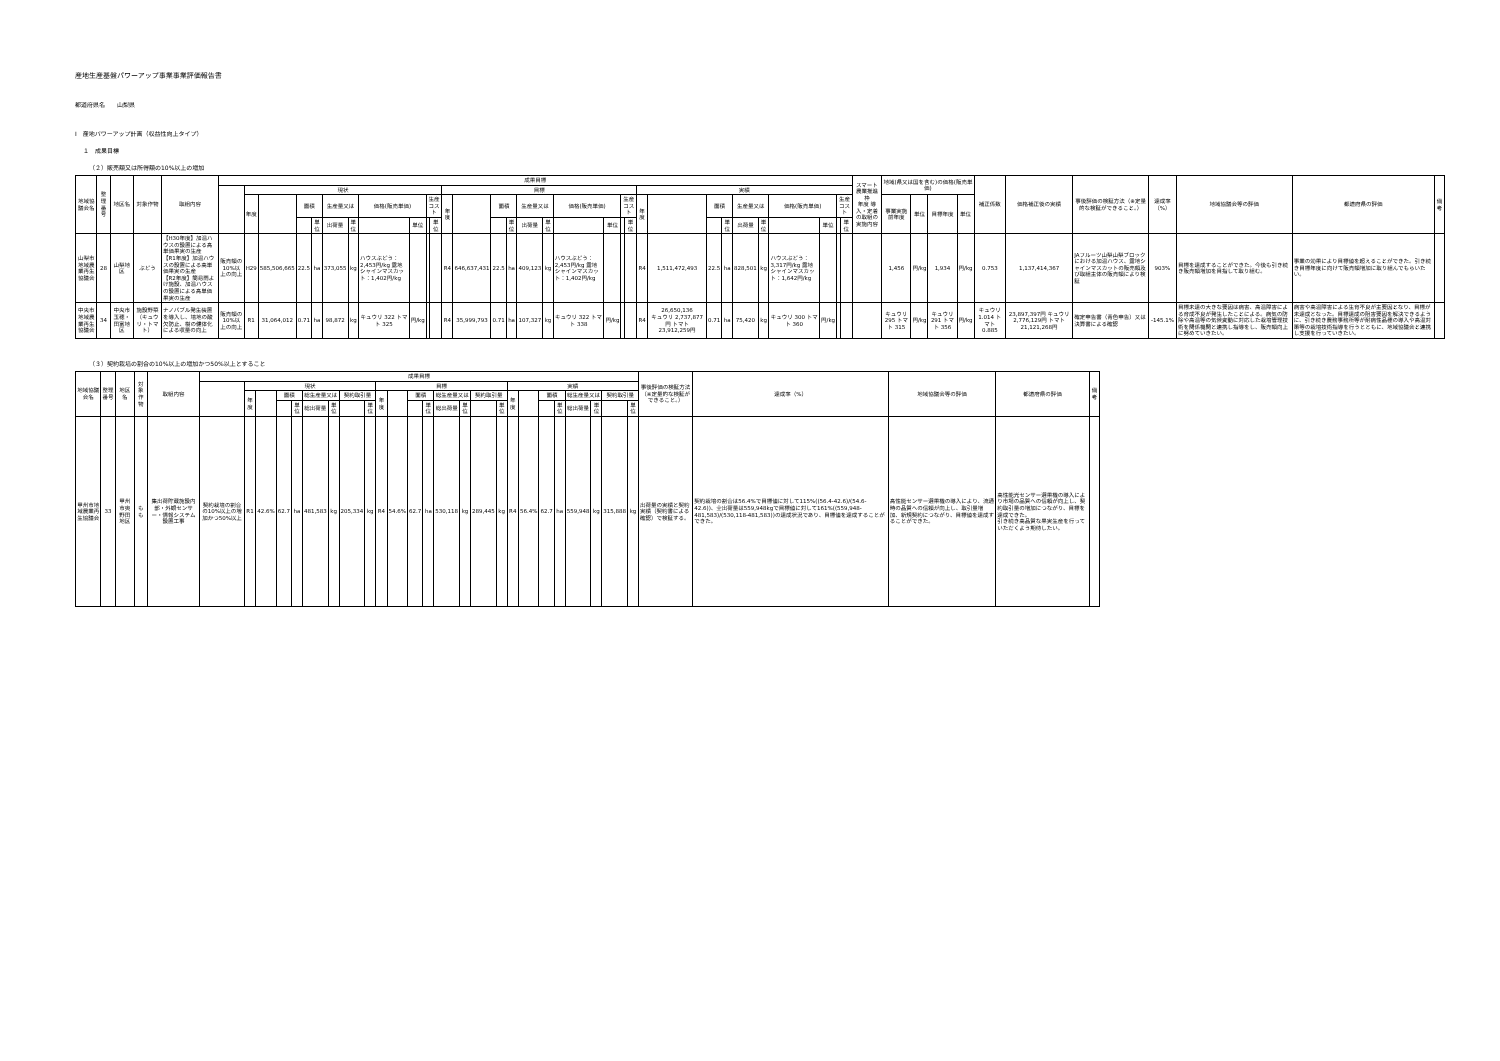産地生産基盤パワーアップ事業事業評価報告書
都道府県名　　山梨県
Ⅰ　産地パワーアップ計画（収益性向上タイプ）
１　成果目標
（２）販売額又は所得額の10%以上の増加
| 地域協議会名 | 整理番号 | 地区名 | 対象作物 | 取組内容 | 成果目標 | | | | | | | | | | | | | | | | | | | | | | | | | | | | | | | スマート農業推進枠 年度 導入・定着の取組の実施内容 | 地域(県又は国を含む)の価格(販売単価) | | | | 補正係数 | 価格補正後の実績 | 事後評価の検証方法（※定量的な検証ができること。） | 達成率（%） | 地域協議会等の評価 | 都道府県の評価 | 備考 |
| --- | --- | --- | --- | --- | --- | --- | --- | --- | --- | --- | --- | --- | --- | --- | --- | --- | --- | --- | --- | --- | --- | --- | --- | --- | --- | --- | --- | --- | --- | --- | --- | --- | --- | --- | --- | --- | --- | --- | --- | --- | --- | --- | --- | --- | --- | --- | --- |
| | | | | | | 現状 | | | | | | | | | | 目標 | | | | | | | | | | 実績 | | | | | | | | | | | | | | | | | | | | | |
| | | | | | | 年度 | | 面積 | | 生産量又は | | 価格(販売単価) | | 生産コスト | | 年度 | | 面積 | | 生産量又は | | 価格(販売単価) | | 生産コスト | | 年度 | | 面積 | | 生産量又は | | 価格(販売単価) | | 生産コスト | | | 事業実施前年度 | 単位 | 目標年度 | 単位 | | | | | | | |
| | | | | | | | | | 単位 | 出荷量 | 単位 | | 単位 | | 単位 | | | | 単位 | 出荷量 | 単位 | | 単位 | | 単位 | | | | 単位 | 出荷量 | 単位 | | 単位 | | 単位 | | | | | | | | | | | | |
| 山梨市地域農業再生協議会 | 28 | 山梨地区 | ぶどう | 【H30年度】加温ハウスの設置による高単価果実の生産 【R1年度】加温ハウスの設置による高単価果実の生産 【R2年度】簡易雨よけ施設、加温ハウスの設置による高単価果実の生産 | 販売額の10%以上の向上 | H29 | 585,506,665 | 22.5 | ha | 373,055 | kg | ハウスぶどう：2,453円/kg 露地シャインマスカット：1,402円/kg | | | | R4 | 646,637,431 | 22.5 | ha | 409,123 | kg | ハウスぶどう：2,453円/kg 露地シャインマスカット：1,402円/kg | | | | R4 | 1,511,472,493 | 22.5 | ha | 828,501 | kg | ハウスぶどう：3,317円/kg 露地シャインマスカット：1,642円/kg | | | | | 1,456 | 円/kg | 1,934 | 円/kg | 0.753 | 1,137,414,367 | JAフルーツ山梨山梨ブロックにおける加温ハウス、露地シャインマスカットの販売額及び取組主体の販売額により検証 | 903% | 目標を達成することができた。今後も引き続き販売額増加を目指して取り組む。 | 事業の効果により目標値を超えることができた。引き続き目標年度に向けて販売額増加に取り組んでもらいたい。 | |
| 中央市地域農業再生協議会 | 34 | 中央市玉穂・田富地区 | 施設野菜（キュウリ・トマト） | ナノバブル発生装置を導入し、培地の酸欠防止、樹の健体化による収量の向上 | 販売額の10%以上の向上 | R1 | 31,064,012 | 0.71 | ha | 98,872 | kg | キュウリ 322 トマト 325 | 円/kg | | | R4 | 35,999,793 | 0.71 | ha | 107,327 | kg | キュウリ 322 トマト 338 | 円/kg | | | R4 | 26,650,136 キュウリ 2,737,877円 トマト 23,912,259円 | 0.71 | ha | 75,420 | kg | キュウリ 300 トマト 360 | 円/kg | | | | キュウリ 295 トマト 315 | 円/kg | キュウリ 291 トマト 356 | 円/kg | キュウリ 1.014 トマト 0.885 | 23,897,397円 キュウリ 2,776,129円 トマト 21,121,268円 | 確定申告書（青色申告）又は決算書による確認 | -145.1% | 目標未達の大きな要因は病害、高温障害による育成不良が発生したことによる。病気の防除や高温等の気候変動に対応した栽培管理技術を関係機関と連携し指導をし、販売額向上に努めていきたい。 | 病害や高温障害による生育不良が主要因となり、目標が未達成となった。目標達成の阻害要因を解決できるように、引き続き農務事務所等が耐病性品種の導入や高温対策等の栽培技術指導を行うとともに、地域協議会と連携し支援を行っていきたい。 | |
（３）契約栽培の割合の10%以上の増加かつ50%以上とすること
| 地域協議会名 | 整理番号 | 地区名 | 対象作物 | 取組内容 | 成果目標 | | | | | | | | | | | | | | | | | | | | | | | | | 事後評価の検証方法（※定量的な検証ができること。） | 達成率（%） | 地域協議会等の評価 | 都道府県の評価 | 備考 |
| --- | --- | --- | --- | --- | --- | --- | --- | --- | --- | --- | --- | --- | --- | --- | --- | --- | --- | --- | --- | --- | --- | --- | --- | --- | --- | --- | --- | --- | --- | --- | --- | --- | --- | --- |
| | | | | | | 現状 | | | | | | | | 目標 | | | | | | | | 実績 | | | | | | | | | | | | |
| | | | | | | 年度 | | 面積 | | 総生産量又は | | 契約取引量 | | 年度 | | 面積 | | 総生産量又は | | 契約取引量 | | 年度 | | 面積 | | 総生産量又は | | 契約取引量 | | | | | | |
| | | | | | | | | | 単位 | 総出荷量 | 単位 | | 単位 | | | | 単位 | 総出荷量 | 単位 | | 単位 | | | | 単位 | 総出荷量 | 単位 | | 単位 | | | | | |
| 甲州市地域農業再生協議会 | 33 | 甲州市奥野田地区 | もも | 集出荷貯蔵施設内部・外観センサー・情報システム設置工事 | 契約栽培の割合の10%以上の増加かつ50%以上 | R1 | 42.6% | 62.7 | ha | 481,583 | kg | 205,334 | kg | R4 | 54.6% | 62.7 | ha | 530,118 | kg | 289,445 | kg | R4 | 56.4% | 62.7 | ha | 559,948 | kg | 315,888 | kg | 出荷量の実績と契約実績（契約書による確認）で検証する。 | 契約栽培の割合は56.4%で目標値に対して115%((56.4-42.6)/(54.6-42.6))、全出荷量は559,948kgで目標値に対して161%((559,948-481,583)/(530,118-481,583))の達成状況であり、目標値を達成することができた。 | 高性能センサー選果機の導入により、流通時の品質への信頼が向上し、取引量増加、新規契約につながり、目標値を達成することができた。 | 高性能光センサー選果機の導入により市場の品質への信頼が向上し、契約取引量の増加につながり、目標を達成できた。 引き続き高品質な果実生産を行っていただくよう期待したい。 | |